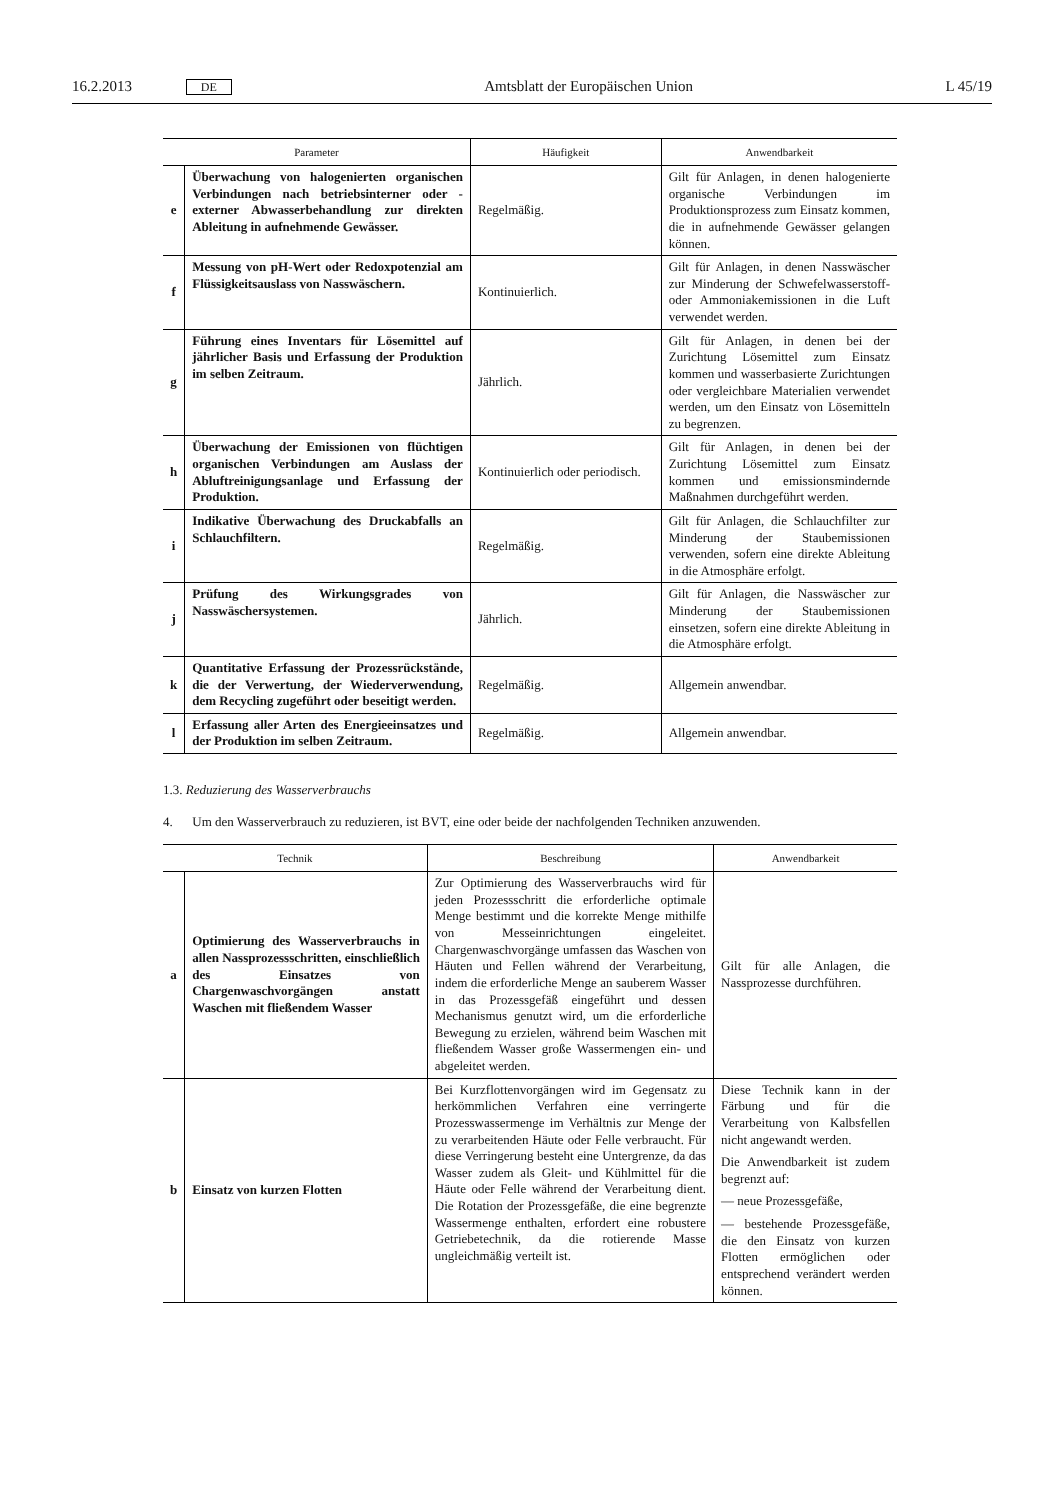16.2.2013 DE Amtsblatt der Europäischen Union L 45/19
| Parameter | | Häufigkeit | Anwendbarkeit |
| --- | --- | --- | --- |
| e | Überwachung von halogenierten organischen Verbindungen nach betriebsinterner oder -externer Abwasserbehandlung zur direkten Ableitung in aufnehmende Gewässer. | Regelmäßig. | Gilt für Anlagen, in denen halogenierte organische Verbindungen im Produktionsprozess zum Einsatz kommen, die in aufnehmende Gewässer gelangen können. |
| f | Messung von pH-Wert oder Redoxpotenzial am Flüssigkeitsauslass von Nasswäschern. | Kontinuierlich. | Gilt für Anlagen, in denen Nasswäscher zur Minderung der Schwefelwasserstoff- oder Ammoniakemissionen in die Luft verwendet werden. |
| g | Führung eines Inventars für Lösemittel auf jährlicher Basis und Erfassung der Produktion im selben Zeitraum. | Jährlich. | Gilt für Anlagen, in denen bei der Zurichtung Lösemittel zum Einsatz kommen und wasserbasierte Zurichtungen oder vergleichbare Materialien verwendet werden, um den Einsatz von Lösemitteln zu begrenzen. |
| h | Überwachung der Emissionen von flüchtigen organischen Verbindungen am Auslass der Abluftreinigungsanlage und Erfassung der Produktion. | Kontinuierlich oder periodisch. | Gilt für Anlagen, in denen bei der Zurichtung Lösemittel zum Einsatz kommen und emissionsmindernde Maßnahmen durchgeführt werden. |
| i | Indikative Überwachung des Druckabfalls an Schlauchfiltern. | Regelmäßig. | Gilt für Anlagen, die Schlauchfilter zur Minderung der Staubemissionen verwenden, sofern eine direkte Ableitung in die Atmosphäre erfolgt. |
| j | Prüfung des Wirkungsgrades von Nasswäschersystemen. | Jährlich. | Gilt für Anlagen, die Nasswäscher zur Minderung der Staubemissionen einsetzen, sofern eine direkte Ableitung in die Atmosphäre erfolgt. |
| k | Quantitative Erfassung der Prozessrückstände, die der Verwertung, der Wiederverwendung, dem Recycling zugeführt oder beseitigt werden. | Regelmäßig. | Allgemein anwendbar. |
| l | Erfassung aller Arten des Energieeinsatzes und der Produktion im selben Zeitraum. | Regelmäßig. | Allgemein anwendbar. |
1.3. Reduzierung des Wasserverbrauchs
4. Um den Wasserverbrauch zu reduzieren, ist BVT, eine oder beide der nachfolgenden Techniken anzuwenden.
| Technik | | Beschreibung | Anwendbarkeit |
| --- | --- | --- | --- |
| a | Optimierung des Wasserverbrauchs in allen Nassprozessschritten, einschließlich des Einsatzes von Chargenwaschvorgängen anstatt Waschen mit fließendem Wasser | Zur Optimierung des Wasserverbrauchs wird für jeden Prozessschritt die erforderliche optimale Menge bestimmt und die korrekte Menge mithilfe von Messeinrichtungen eingeleitet. Chargenwaschvorgänge umfassen das Waschen von Häuten und Fellen während der Verarbeitung, indem die erforderliche Menge an sauberem Wasser in das Prozessgefäß eingeführt und dessen Mechanismus genutzt wird, um die erforderliche Bewegung zu erzielen, während beim Waschen mit fließendem Wasser große Wassermengen ein- und abgeleitet werden. | Gilt für alle Anlagen, die Nassprozesse durchführen. |
| b | Einsatz von kurzen Flotten | Bei Kurzflottenvorgängen wird im Gegensatz zu herkömmlichen Verfahren eine verringerte Prozesswassermenge im Verhältnis zur Menge der zu verarbeitenden Häute oder Felle verbraucht. Für diese Verringerung besteht eine Untergrenze, da das Wasser zudem als Gleit- und Kühlmittel für die Häute oder Felle während der Verarbeitung dient. Die Rotation der Prozessgefäße, die eine begrenzte Wassermenge enthalten, erfordert eine robustere Getriebetechnik, da die rotierende Masse ungleichmäßig verteilt ist. | Diese Technik kann in der Färbung und für die Verarbeitung von Kalbsfellen nicht angewandt werden. Die Anwendbarkeit ist zudem begrenzt auf: — neue Prozessgefäße, — bestehende Prozessgefäße, die den Einsatz von kurzen Flotten ermöglichen oder entsprechend verändert werden können. |